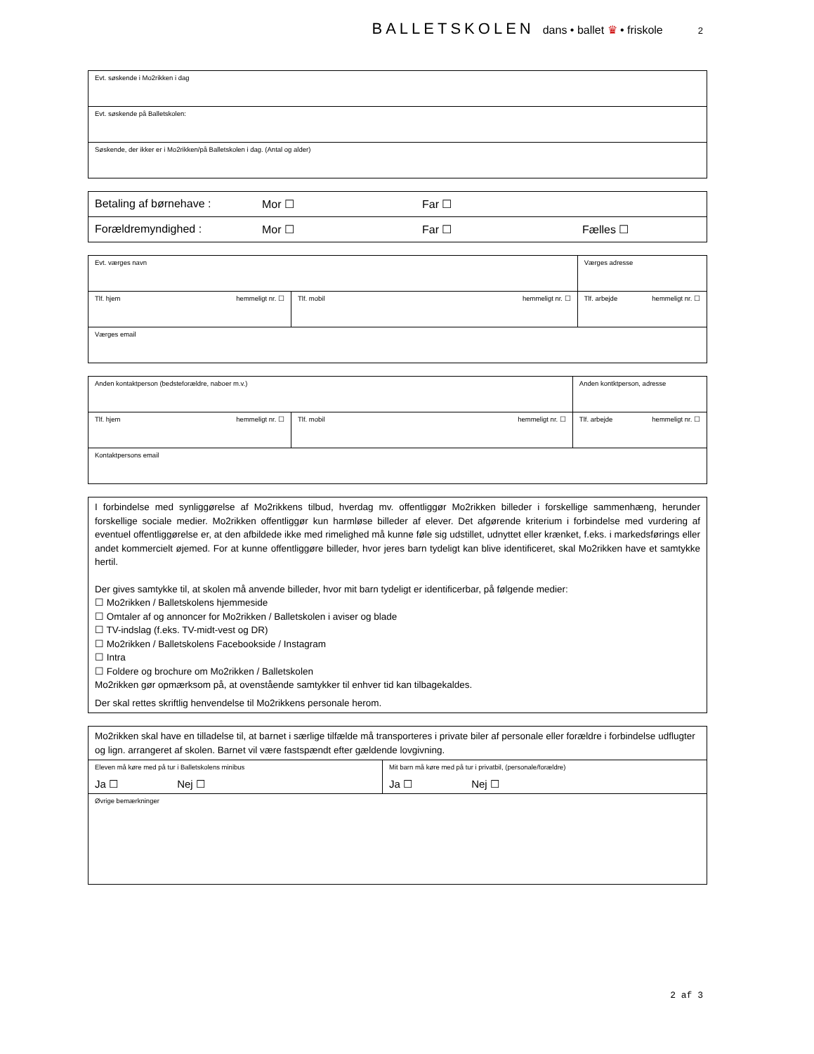BALLETSKOLEN dans • ballet ♛ • friskole 2
| Evt. søskende i Mo2rikken i dag |
| Evt. søskende på Balletskolen: |
| Søskende, der ikker er i Mo2rikken/på Balletskolen i dag. (Antal og alder) |
| Betaling af børnehave : | Mor ☐ | Far ☐ | |
| Forældremyndighed : | Mor ☐ | Far ☐ | Fælles ☐ |
| Evt. værges navn | | Værges adresse | |
| Tlf. hjem hemmeligt nr. ☐ | Tlf. mobil hemmeligt nr. ☐ | | Tlf. arbejde hemmeligt nr. ☐ |
| Værges email | | | |
| Anden kontaktperson (bedsteforældre, naboer m.v.) | | Anden kontktperson, adresse | |
| Tlf. hjem hemmeligt nr. ☐ | Tlf. mobil hemmeligt nr. ☐ | | Tlf. arbejde hemmeligt nr. ☐ |
| Kontaktpersons email | | | |
| I forbindelse med synliggørelse af Mo2rikkens tilbud, hverdag mv. offentliggør Mo2rikken billeder i forskellige sammenhæng, herunder forskellige sociale medier. Mo2rikken offentliggør kun harmløse billeder af elever. Det afgørende kriterium i forbindelse med vurdering af eventuel offentliggørelse er, at den afbildede ikke med rimelighed må kunne føle sig udstillet, udnyttet eller krænket, f.eks. i markedsførings eller andet kommercielt øjemed. For at kunne offentliggøre billeder, hvor jeres barn tydeligt kan blive identificeret, skal Mo2rikken have et samtykke hertil. Der gives samtykke til, at skolen må anvende billeder, hvor mit barn tydeligt er identificerbar, på følgende medier: ☐ Mo2rikken / Balletskolens hjemmeside ☐ Omtaler af og annoncer for Mo2rikken / Balletskolen i aviser og blade ☐ TV-indslag (f.eks. TV-midt-vest og DR) ☐ Mo2rikken / Balletskolens Facebookside / Instagram ☐ Intra ☐ Foldere og brochure om Mo2rikken / Balletskolen Mo2rikken gør opmærksom på, at ovenstående samtykker til enhver tid kan tilbagekaldes. Der skal rettes skriftlig henvendelse til Mo2rikkens personale herom. |
| Mo2rikken skal have en tilladelse til, at barnet i særlige tilfælde må transporteres i private biler af personale eller forældre i forbindelse udflugter og lign. arrangeret af skolen. Barnet vil være fastspændt efter gældende lovgivning. | |
| Eleven må køre med på tur i Balletskolens minibus Ja ☐ Nej ☐ | Mit barn må køre med på tur i privatbil, (personale/forældre) Ja ☐ Nej ☐ |
| Øvrige bemærkninger | |
2 af 3